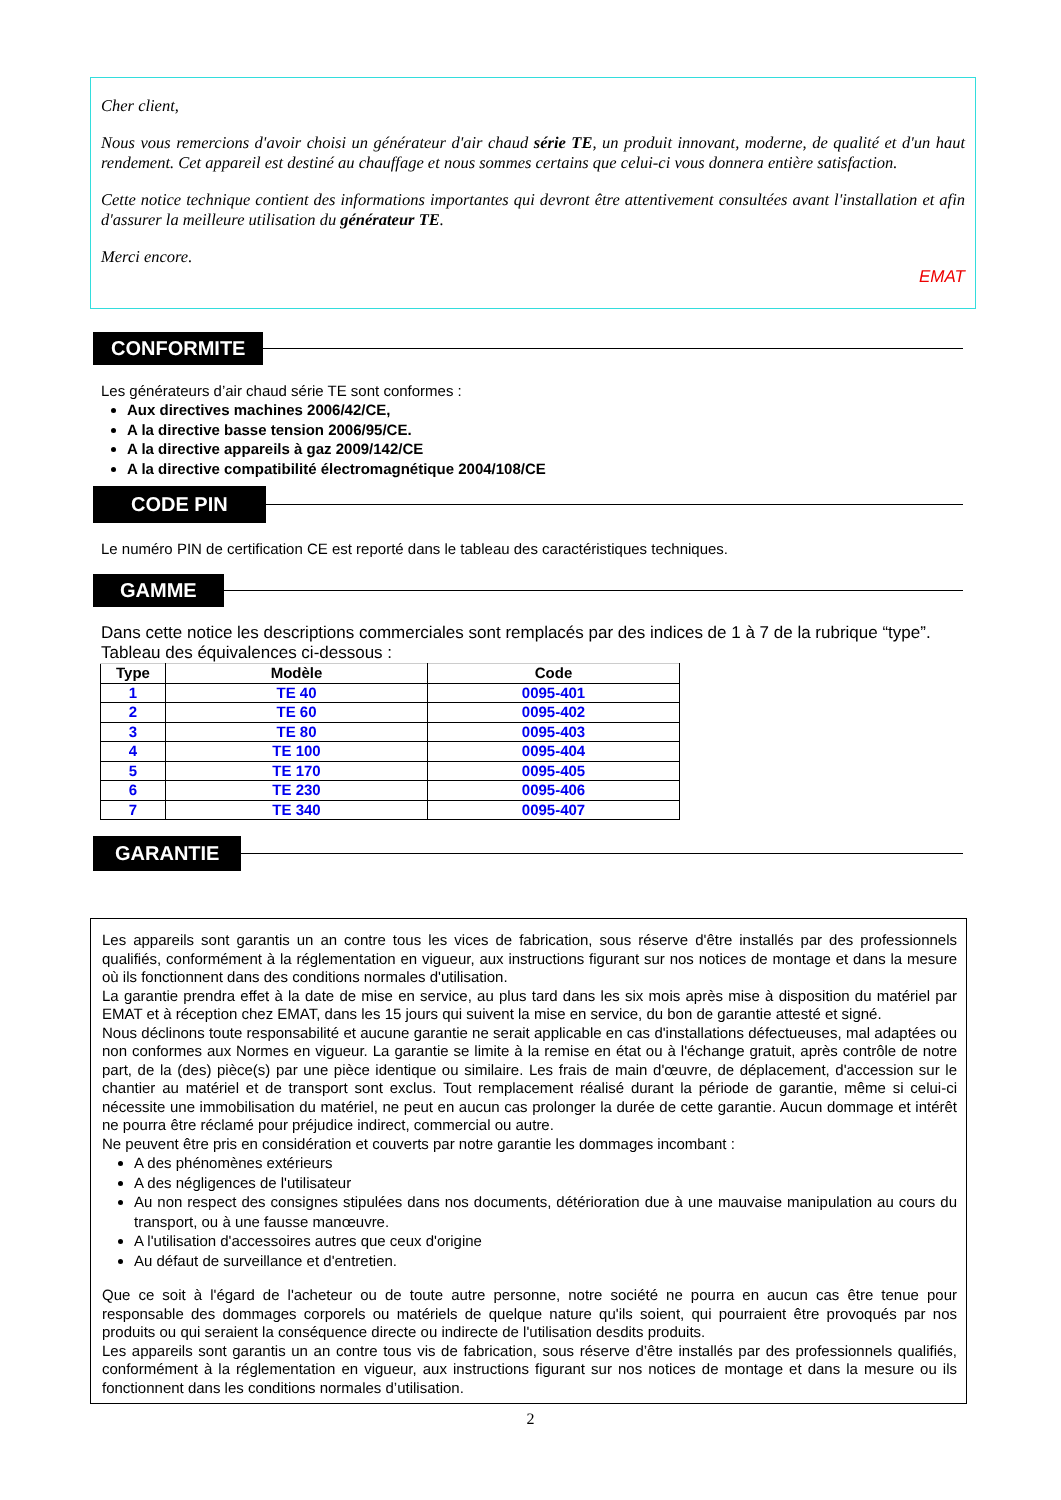Cher client,
Nous vous remercions d'avoir choisi un générateur d'air chaud série TE, un produit innovant, moderne, de qualité et d'un haut rendement. Cet appareil est destiné au chauffage et nous sommes certains que celui-ci vous donnera entière satisfaction.
Cette notice technique contient des informations importantes qui devront être attentivement consultées avant l'installation et afin d'assurer la meilleure utilisation du générateur TE.
Merci encore.
EMAT
CONFORMITE
Les générateurs d’air chaud série TE sont conformes :
Aux directives machines 2006/42/CE,
A la directive basse tension 2006/95/CE.
A la directive appareils à gaz 2009/142/CE
A la directive compatibilité électromagnétique 2004/108/CE
CODE PIN
Le numéro PIN de certification CE est reporté dans le tableau des caractéristiques techniques.
GAMME
Dans cette notice les descriptions commerciales sont remplacés par des indices de 1 à 7 de la rubrique “type”.
Tableau des équivalences ci-dessous :
| Type | Modèle | Code |
| --- | --- | --- |
| 1 | TE 40 | 0095-401 |
| 2 | TE 60 | 0095-402 |
| 3 | TE 80 | 0095-403 |
| 4 | TE 100 | 0095-404 |
| 5 | TE 170 | 0095-405 |
| 6 | TE 230 | 0095-406 |
| 7 | TE 340 | 0095-407 |
GARANTIE
Les appareils sont garantis un an contre tous les vices de fabrication, sous réserve d'être installés par des professionnels qualifiés, conformément à la réglementation en vigueur, aux instructions figurant sur nos notices de montage et dans la mesure où ils fonctionnent dans des conditions normales d'utilisation.
La garantie prendra effet à la date de mise en service, au plus tard dans les six mois après mise à disposition du matériel par EMAT et à réception chez EMAT, dans les 15 jours qui suivent la mise en service, du bon de garantie attesté et signé.
Nous déclinons toute responsabilité et aucune garantie ne serait applicable en cas d'installations défectueuses, mal adaptées ou non conformes aux Normes en vigueur. La garantie se limite à la remise en état ou à l'échange gratuit, après contrôle de notre part, de la (des) pièce(s) par une pièce identique ou similaire. Les frais de main d'œuvre, de déplacement, d'accession sur le chantier au matériel et de transport sont exclus. Tout remplacement réalisé durant la période de garantie, même si celui-ci nécessite une immobilisation du matériel, ne peut en aucun cas prolonger la durée de cette garantie. Aucun dommage et intérêt ne pourra être réclamé pour préjudice indirect, commercial ou autre.
Ne peuvent être pris en considération et couverts par notre garantie les dommages incombant :
A des phénomènes extérieurs
A des négligences de l'utilisateur
Au non respect des consignes stipulées dans nos documents, détérioration due à une mauvaise manipulation au cours du transport, ou à une fausse manœuvre.
A l'utilisation d'accessoires autres que ceux d'origine
Au défaut de surveillance et d'entretien.
Que ce soit à l'égard de l'acheteur ou de toute autre personne, notre société ne pourra en aucun cas être tenue pour responsable des dommages corporels ou matériels de quelque nature qu'ils soient, qui pourraient être provoqués par nos produits ou qui seraient la conséquence directe ou indirecte de l'utilisation desdits produits.
Les appareils sont garantis un an contre tous vis de fabrication, sous réserve d’être installés par des professionnels qualifiés, conformément à la réglementation en vigueur, aux instructions figurant sur nos notices de montage et dans la mesure ou ils fonctionnent dans les conditions normales d’utilisation.
2